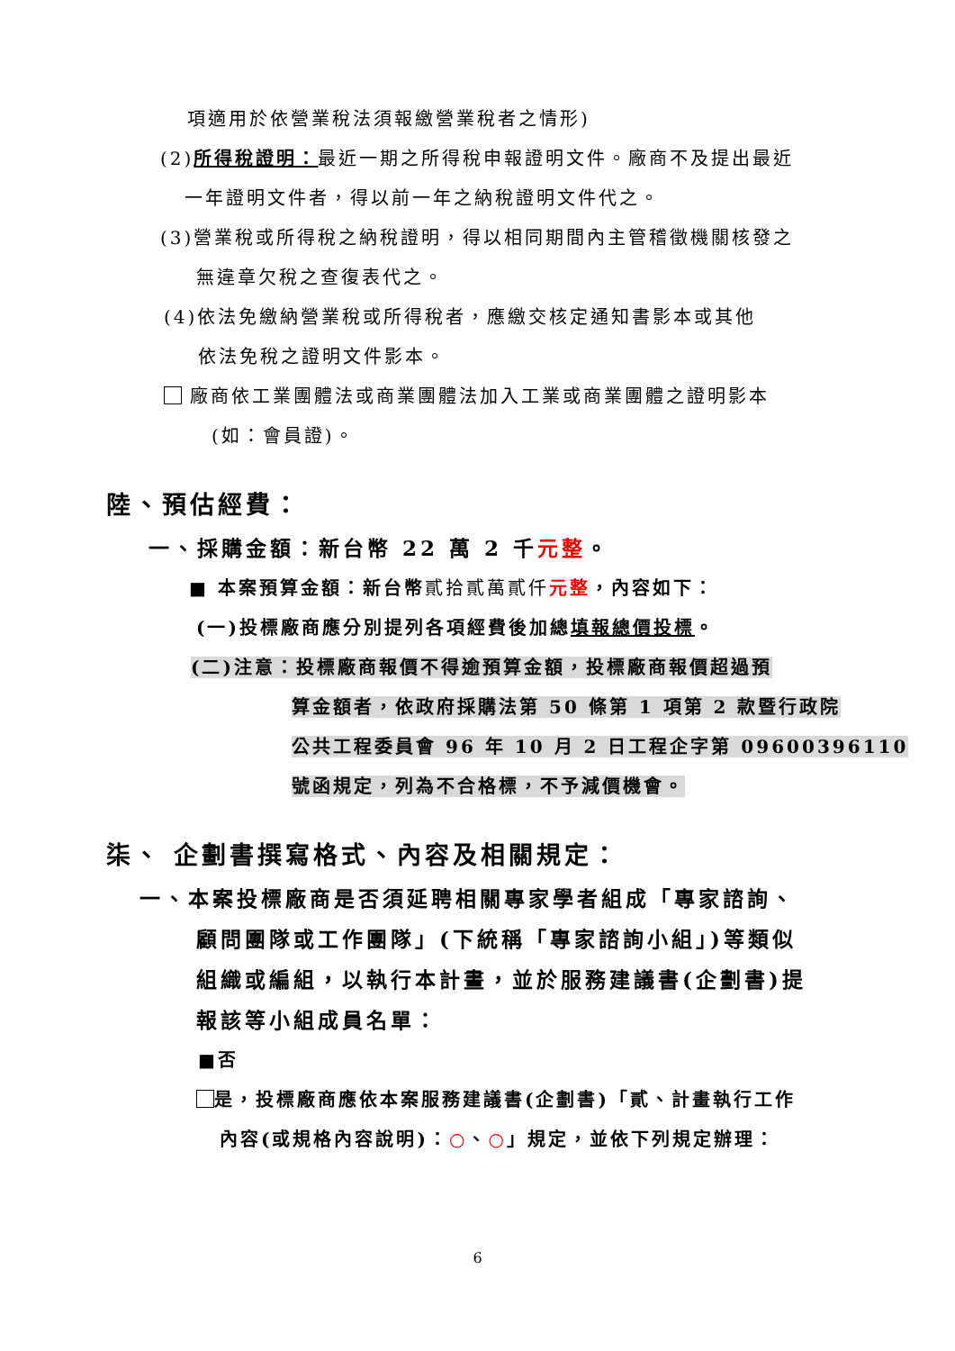項適用於依營業稅法須報繳營業稅者之情形)
(2)所得稅證明：最近一期之所得稅申報證明文件。廠商不及提出最近
一年證明文件者，得以前一年之納稅證明文件代之。
(3)營業稅或所得稅之納稅證明，得以相同期間內主管稽徵機關核發之
無違章欠稅之查復表代之。
(4)依法免繳納營業稅或所得稅者，應繳交核定通知書影本或其他
依法免稅之證明文件影本。
廠商依工業團體法或商業團體法加入工業或商業團體之證明影本
(如：會員證)。
陸、預估經費：
一、採購金額：新台幣 22 萬 2 千元整。
■ 本案預算金額：新台幣貳拾貳萬貳仟 元整，內容如下：
(一)投標廠商應分別提列各項經費後加總填報總價投標。
(二)注意：投標廠商報價不得逾預算金額，投標廠商報價超過預
算金額者，依政府採購法第 50 條第 1 項第 2 款暨行政院
公共工程委員會 96 年 10 月 2 日工程企字第 09600396110
號函規定，列為不合格標，不予減價機會。
柒、 企劃書撰寫格式、內容及相關規定：
一、本案投標廠商是否須延聘相關專家學者組成「專家諮詢、
顧問團隊或工作團隊」(下統稱「專家諮詢小組」)等類似
組織或編組，以執行本計畫，並於服務建議書(企劃書)提
報該等小組成員名單：
■否
是，投標廠商應依本案服務建議書(企劃書)「貳、計畫執行工作
內容(或規格內容說明)：○、○」規定，並依下列規定辦理：
6